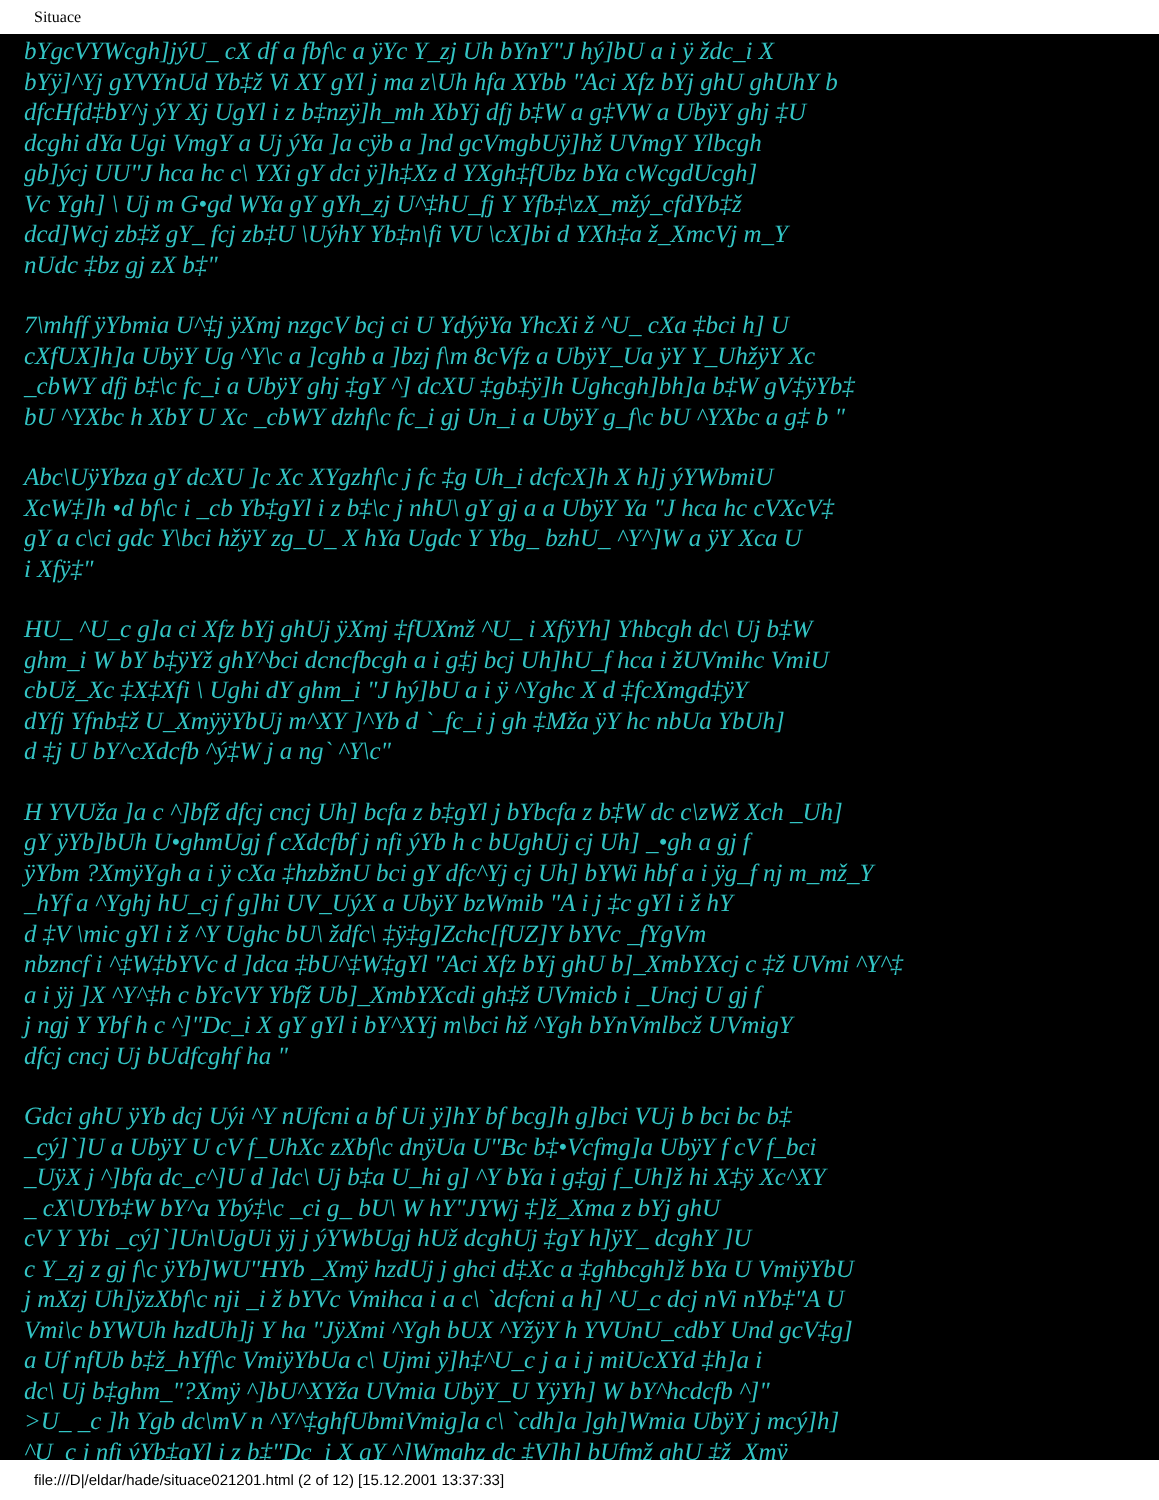Situace
bYgcVYWcgh]jýU_ cX df a fbf\c a ÿYc Y_zj Uh bYnY"J hý]bU a i ÿ ždc_i X
bYÿ]^Yj gYVYnUd Yb‡ž Vi XY gYl j ma z\Uh hfa XYbb "Aci Xfz bYj ghU ghUhY b
dfcHfd‡bY^j ýY Xj UgYl i z b‡nzÿ]h_mh XbYj dfj b‡W a g‡VW a UbÿY ghj ‡U
dcghi dYa Ugi VmgY a Uj ýYa ]a cÿb a ]nd gcVmgbUÿ]hž UVmgY Ylbcgh
gb]ýcj UU"J hca hc c\ YXi gY dci ÿ]h‡Xz d YXgh‡fUbz bYa cWcgdUcgh]
Vc Ygh] \ Uj m G•gd WYa gY gYh_zj U^‡hU_fj Y Yfb‡\zX_mžý_cfdYb‡ž
dcd]Wcj zb‡ž gY_ fcj zb‡U \UýhY Yb‡n\fi VU \cX]bi d YXh‡a ž_XmcVj m_Y
nUdc ‡bz gj zX b‡"
7\mhff ÿYbmia U^‡j ÿXmj nzgcV bcj ci U YdýÿYa YhcXi ž ^U_ cXa ‡bci h] U
cXfUX]h]a UbÿY Ug ^Y\c a ]cghb a ]bzj f\m 8cVfz a UbÿY_Ua ÿY Y_UhžÿY Xc
_cbWY dfj b‡\c fc_i a UbÿY ghj ‡gY ^] dcXU ‡gb‡ÿ]h Ughcgh]bh]a b‡W gV‡ÿYb‡
bU ^YXbc h XbY U Xc _cbWY dzhf\c fc_i gj Un_i a UbÿY g_f\c bU ^YXbc a g‡ b "
Abc\UÿYbza gY dcXU ]c Xc XYgzhf\c j fc ‡g Uh_i dcfcX]h X h]j ýYWbmiU
XcW‡]h •d bf\c i _cb Yb‡gYl i z b‡\c j nhU\ gY gj a a UbÿY Ya "J hca hc cVXcV‡
gY a c\ci gdc Y\bci hžÿY zg_U_ X hYa Ugdc Y Ybg_ bzhU_ ^Y^]W a ÿY Xca U
i Xfÿ‡"
HU_ ^U_c g]a ci Xfz bYj ghUj ÿXmj ‡fUXmž ^U_ i XfÿYh] Yhbcgh dc\ Uj b‡W
ghm_i W bY b‡ÿYž ghY^bci dcncfbcgh a i g‡j bcj Uh]hU_f hca i žUVmihc VmiU
cbUž_Xc ‡X‡Xfi \ Ughi dY ghm_i "J hý]bU a i ÿ ^Yghc X d ‡fcXmgd‡ÿY
dYfj Yfnb‡ž U_XmÿÿYbUj m^XY ]^Yb d `_fc_i j gh ‡Mža ÿY hc nbUa YbUh]
d ‡j U bY^cXdcfb ^ý‡W j a ng` ^Y\c"
H YVUža ]a c ^]bfž dfcj cncj Uh] bcfa z b‡gYl j bYbcfa z b‡W dc c\zWž Xch _Uh]
gY ÿYb]bUh U•ghmUgj f cXdcfbf j nfi ýYb h c bUghUj cj Uh] _•gh a gj f
ÿYbm ?XmÿYgh a i ÿ cXa ‡hzbžnU bci gY dfc^Yj cj Uh] bYWi hbf a i ÿg_f nj m_mž_Y
_hYf a ^Yghj hU_cj f g]hi UV_UýX a UbÿY bzWmib "A i j ‡c gYl i ž hY
d ‡V \mic gYl i ž ^Y Ughc bU\ ždfc\ ‡ÿ‡g]Zchc[fUZ]Y bYVc _fYgVm
nbzncf i ^‡W‡bYVc d ]dca ‡bU^‡W‡gYl "Aci Xfz bYj ghU b]_XmbYXcj c ‡ž UVmi ^Y^‡
a i ÿj ]X ^Y^‡h c bYcVY Ybfž Ub]_XmbYXcdi gh‡ž UVmicb i _Uncj U gj f
j ngj Y Ybf h c ^]"Dc_i X gY gYl i bY^XYj m\bci hž ^Ygh bYnVmlbcž UVmigY
dfcj cncj Uj bUdfcghf ha "
Gdci ghU ÿYb dcj Uýi ^Y nUfcni a bf Ui ÿ]hY bf bcg]h g]bci VUj b bci bc b‡
_cý]`]U a UbÿY U cV f_UhXc zXbf\c dnÿUa U"Bc b‡•Vcfmg]a UbÿY f cV f_bci
_UÿX j ^]bfa dc_c^]U d ]dc\ Uj b‡a U_hi g] ^Y bYa i g‡gj f_Uh]ž hi X‡ÿ Xc^XY
_ cX\UYb‡W bY^a Ybý‡\c _ci g_ bU\ W hY"JYWj ‡]ž_Xma z bYj ghU
cV Y Ybi _cý]`]Un\UgUi ÿj j ýYWbUgj hUž dcghUj ‡gY h]ÿY_ dcghY ]U
c Y_zj z gj f\c ÿYb]WU"HYb _Xmÿ hzdUj j ghci d‡Xc a ‡ghbcgh]ž bYa U VmiÿYbU
j mXzj Uh]ÿzXbf\c nji _i ž bYVc Vmihca i a c\ `dcfcni a h] ^U_c dcj nVi nYb‡"A U
Vmi\c bYWUh hzdUh]j Y ha "JÿXmi ^Ygh bUX ^YžÿY h YVUnU_cdbY Und gcV‡g]
a Uf nfUb b‡ž_hYff\c VmiÿYbUa c\ Ujmi ÿ]h‡^U_c j a i j miUcXYd ‡h]a i
dc\ Uj b‡ghm_"?Xmÿ ^]bU^XYža UVmia UbÿY_U YÿYh] W bY^hcdcfb ^]"
>U_ _c ]h Ygb dc\mV n ^Y^‡ghfUbmiVmig]a c\ `cdh]a ]gh]Wmia UbÿY j mcý]h]
^U_c j nfi ýYb‡gYl i z b‡"Dc_i X gY ^]Wmghz dc ‡V]h] bUfmž ghU ‡ž_Xmÿ
file:///D|/eldar/hade/situace021201.html (2 of 12) [15.12.2001 13:37:33]